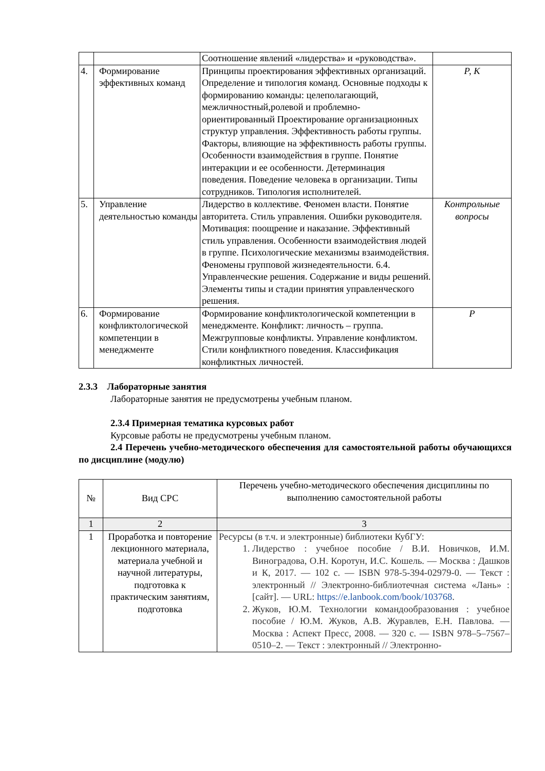| | | Соотношение явлений «лидерства» и «руководства». | |
| 4. | Формирование эффективных команд | Принципы проектирования эффективных организаций. Определение и типология команд. Основные подходы к формированию команды: целеполагающий, межличностный,ролевой и проблемно-ориентированный Проектирование организационных структур управления. Эффективность работы группы. Факторы, влияющие на эффективность работы группы. Особенности взаимодействия в группе. Понятие интеракции и ее особенности. Детерминация поведения. Поведение человека в организации. Типы сотрудников. Типология исполнителей. | Р, К |
| 5. | Управление деятельностью команды | Лидерство в коллективе. Феномен власти. Понятие авторитета. Стиль управления. Ошибки руководителя. Мотивация: поощрение и наказание. Эффективный стиль управления. Особенности взаимодействия людей в группе. Психологические механизмы взаимодействия. Феномены групповой жизнедеятельности. 6.4. Управленческие решения. Содержание и виды решений. Элементы типы и стадии принятия управленческого решения. | Контрольные вопросы |
| 6. | Формирование конфликтологической компетенции в менеджменте | Формирование конфликтологической компетенции в менеджменте. Конфликт: личность – группа. Межгрупповые конфликты. Управление конфликтом. Стили конфликтного поведения. Классификация конфликтных личностей. | Р |
2.3.3 Лабораторные занятия
Лабораторные занятия не предусмотрены учебным планом.
2.3.4 Примерная тематика курсовых работ
Курсовые работы не предусмотрены учебным планом.
2.4 Перечень учебно-методического обеспечения для самостоятельной работы обучающихся по дисциплине (модулю)
| № | Вид СРС | Перечень учебно-методического обеспечения дисциплины по выполнению самостоятельной работы |
| 1 | 2 | 3 |
| 1 | Проработка и повторение лекционного материала, материала учебной и научной литературы, подготовка к практическим занятиям, подготовка | Ресурсы (в т.ч. и электронные) библиотеки КубГУ: 1. Лидерство : учебное пособие / В.И. Новичков, И.М. Виноградова, О.Н. Коротун, И.С. Кошель. — Москва : Дашков и К, 2017. — 102 с. — ISBN 978-5-394-02979-0. — Текст : электронный // Электронно-библиотечная система «Лань» : [сайт]. — URL: https://e.lanbook.com/book/103768 . 2. Жуков, Ю.М. Технологии командообразования : учебное пособие / Ю.М. Жуков, А.В. Журавлев, Е.Н. Павлова. — Москва : Аспект Пресс, 2008. — 320 с. — ISBN 978–5–7567–0510–2. — Текст : электронный // Электронно- |